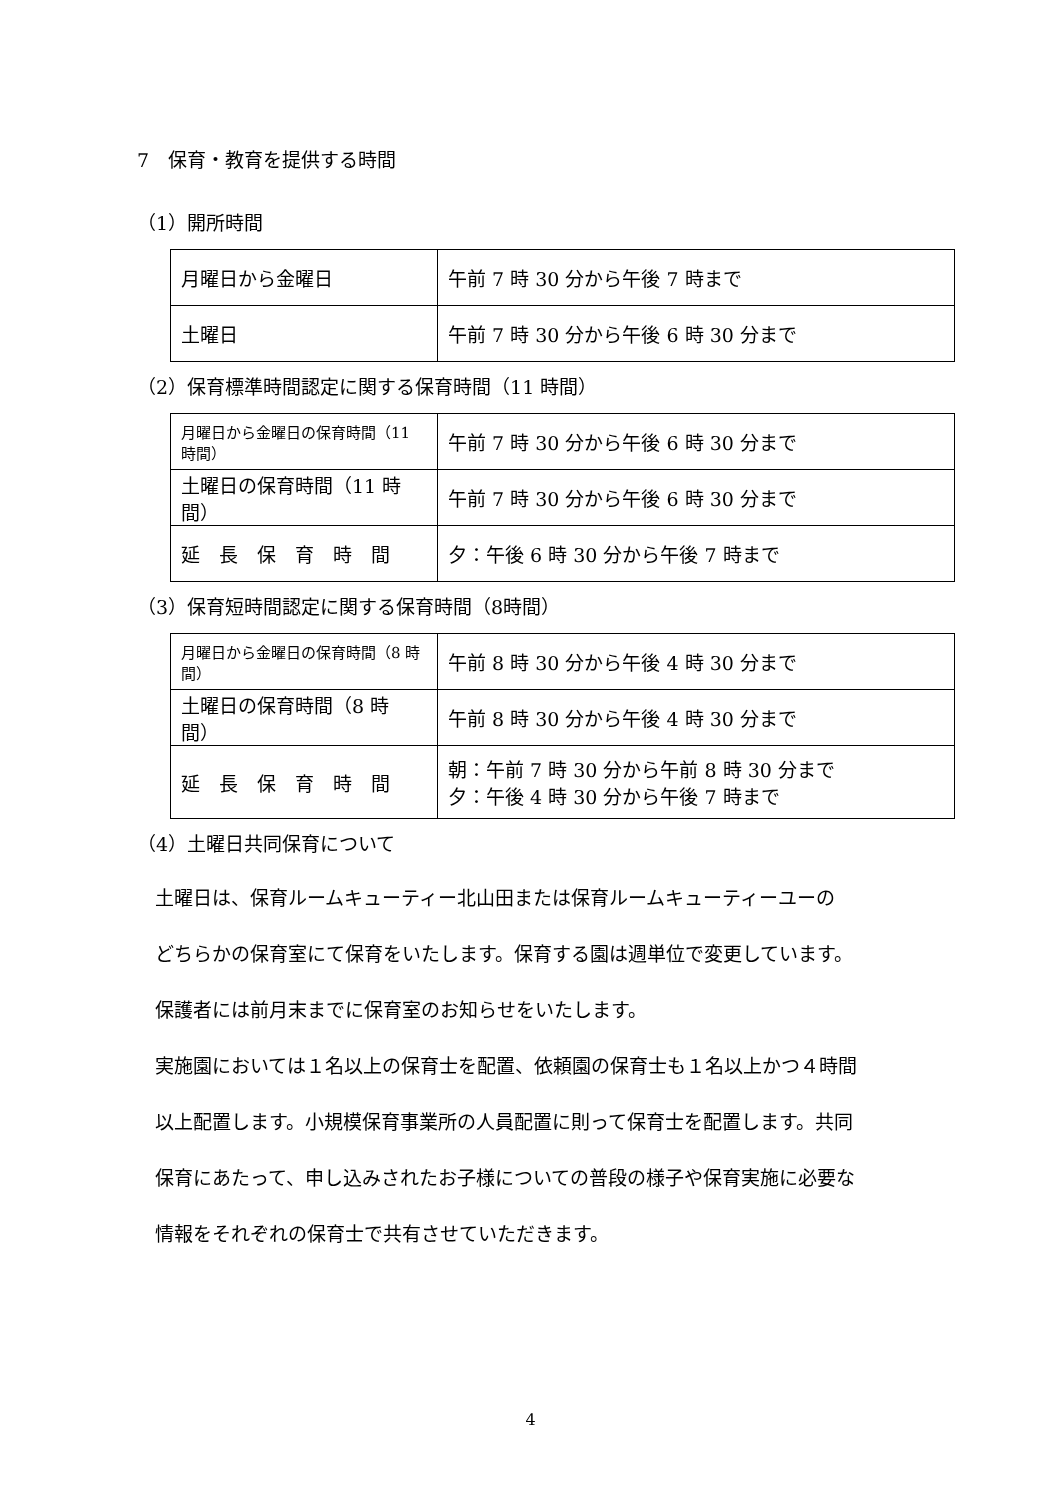7　保育・教育を提供する時間
（1）開所時間
| 月曜日から金曜日 | 午前 7 時 30 分から午後 7 時まで |
| 土曜日 | 午前 7 時 30 分から午後 6 時 30 分まで |
（2）保育標準時間認定に関する保育時間（11 時間）
| 月曜日から金曜日の保育時間（11 時間） | 午前 7 時 30 分から午後 6 時 30 分まで |
| 土曜日の保育時間（11 時間） | 午前 7 時 30 分から午後 6 時 30 分まで |
| 延 長 保 育 時 間 | 夕：午後 6 時 30 分から午後 7 時まで |
（3）保育短時間認定に関する保育時間（8時間）
| 月曜日から金曜日の保育時間（8 時間） | 午前 8 時 30 分から午後 4 時 30 分まで |
| 土曜日の保育時間（8 時間） | 午前 8 時 30 分から午後 4 時 30 分まで |
| 延 長 保 育 時 間 | 朝：午前 7 時 30 分から午前 8 時 30 分まで 夕：午後 4 時 30 分から午後 7 時まで |
（4）土曜日共同保育について
土曜日は、保育ルームキューティー北山田または保育ルームキューティーユーの
どちらかの保育室にて保育をいたします。保育する園は週単位で変更しています。
保護者には前月末までに保育室のお知らせをいたします。
実施園においては１名以上の保育士を配置、依頼園の保育士も１名以上かつ４時間
以上配置します。小規模保育事業所の人員配置に則って保育士を配置します。共同
保育にあたって、申し込みされたお子様についての普段の様子や保育実施に必要な
情報をそれぞれの保育士で共有させていただきます。
4